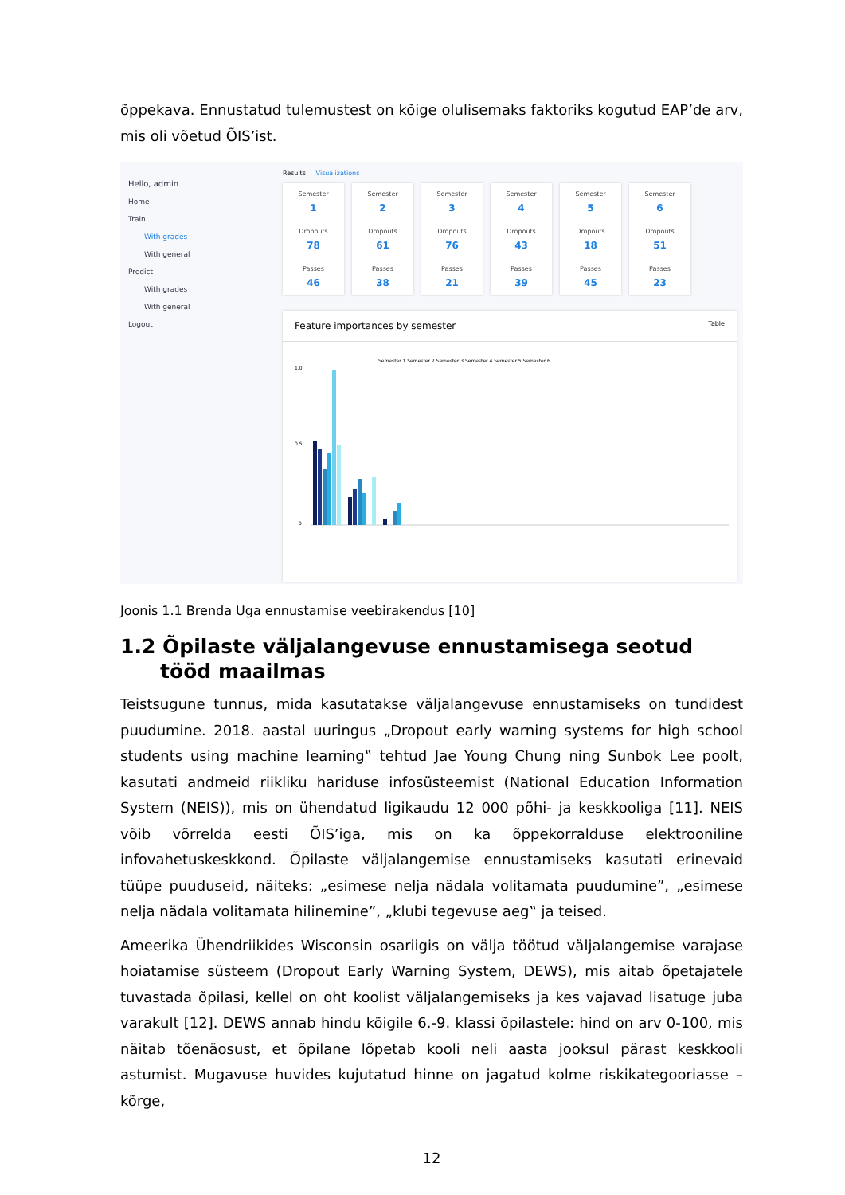õppekava. Ennustatud tulemustest on kõige olulisemaks faktoriks kogutud EAP’de arv, mis oli võetud ÕIS’ist.
Hello, admin
Home
Train
With grades
With general
Predict
With grades
With general
Logout
Results Visualizations
Semester
1
Dropouts
78
Passes
46
Semester
2
Dropouts
61
Passes
38
Semester
3
Dropouts
76
Passes
21
Semester
4
Dropouts
43
Passes
39
Semester
5
Dropouts
18
Passes
45
Semester
6
Dropouts
51
Passes
23
Feature importances by semester Table
Semester 1 Semester 2 Semester 3 Semester 4 Semester 5 Semester 6
1.0
0.5
0
Joonis 1.1 Brenda Uga ennustamise veebirakendus [10]
1.2 Õpilaste väljalangevuse ennustamisega seotud tööd maailmas
Teistsugune tunnus, mida kasutatakse väljalangevuse ennustamiseks on tundidest puudumine. 2018. aastal uuringus „Dropout early warning systems for high school students using machine learning‟ tehtud Jae Young Chung ning Sunbok Lee poolt, kasutati andmeid riikliku hariduse infosüsteemist (National Education Information System (NEIS)), mis on ühendatud ligikaudu 12 000 põhi- ja keskkooliga [11]. NEIS võib võrrelda eesti ÕIS’iga, mis on ka õppekorralduse elektrooniline infovahetuskeskkond. Õpilaste väljalangemise ennustamiseks kasutati erinevaid tüüpe puuduseid, näiteks: „esimese nelja nädala volitamata puudumine”, „esimese nelja nädala volitamata hilinemine”, „klubi tegevuse aeg‟ ja teised.
Ameerika Ühendriikides Wisconsin osariigis on välja töötud väljalangemise varajase hoiatamise süsteem (Dropout Early Warning System, DEWS), mis aitab õpetajatele tuvastada õpilasi, kellel on oht koolist väljalangemiseks ja kes vajavad lisatuge juba varakult [12]. DEWS annab hindu kõigile 6.-9. klassi õpilastele: hind on arv 0-100, mis näitab tõenäosust, et õpilane lõpetab kooli neli aasta jooksul pärast keskkooli astumist. Mugavuse huvides kujutatud hinne on jagatud kolme riskikategooriasse – kõrge,
12